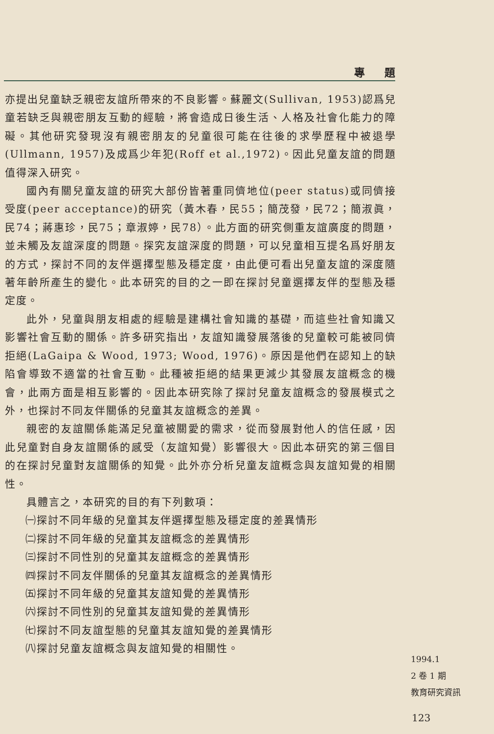專題
亦提出兒童缺乏親密友誼所帶來的不良影響。蘇麗文(Sullivan, 1953)認爲兒童若缺乏與親密朋友互動的經驗，將會造成日後生活、人格及社會化能力的障礙。其他研究發現沒有親密朋友的兒童很可能在往後的求學歷程中被退學(Ullmann, 1957)及成爲少年犯(Roff et al.,1972)。因此兒童友誼的問題值得深入研究。
國內有關兒童友誼的研究大部份皆著重同儕地位(peer status)或同儕接受度(peer acceptance)的研究（黃木春，民55；簡茂發，民72；簡淑眞，民74；蔣惠珍，民75；章淑婷，民78）。此方面的研究側重友誼廣度的問題，並未觸及友誼深度的問題。探究友誼深度的問題，可以兒童相互提名爲好朋友的方式，探討不同的友伴選擇型態及穩定度，由此便可看出兒童友誼的深度隨著年齡所產生的變化。此本研究的目的之一即在探討兒童選擇友伴的型態及穩定度。
此外，兒童與朋友相處的經驗是建構社會知識的基礎，而這些社會知識又影響社會互動的關係。許多研究指出，友誼知識發展落後的兒童較可能被同儕拒絕(LaGaipa & Wood, 1973; Wood, 1976)。原因是他們在認知上的缺陷會導致不適當的社會互動。此種被拒絕的結果更減少其發展友誼概念的機會，此兩方面是相互影響的。因此本研究除了探討兒童友誼概念的發展模式之外，也探討不同友伴關係的兒童其友誼概念的差異。
親密的友誼關係能滿足兒童被關愛的需求，從而發展對他人的信任感，因此兒童對自身友誼關係的感受（友誼知覺）影響很大。因此本研究的第三個目的在探討兒童對友誼關係的知覺。此外亦分析兒童友誼概念與友誼知覺的相關性。
具體言之，本研究的目的有下列數項：
㈠探討不同年級的兒童其友伴選擇型態及穩定度的差異情形
㈡探討不同年級的兒童其友誼概念的差異情形
㈢探討不同性別的兒童其友誼概念的差異情形
㈣探討不同友伴關係的兒童其友誼概念的差異情形
㈤探討不同年級的兒童其友誼知覺的差異情形
㈥探討不同性別的兒童其友誼知覺的差異情形
㈦探討不同友誼型態的兒童其友誼知覺的差異情形
㈧探討兒童友誼概念與友誼知覺的相關性。
1994.1
2 卷 1 期
教育研究資訊
123